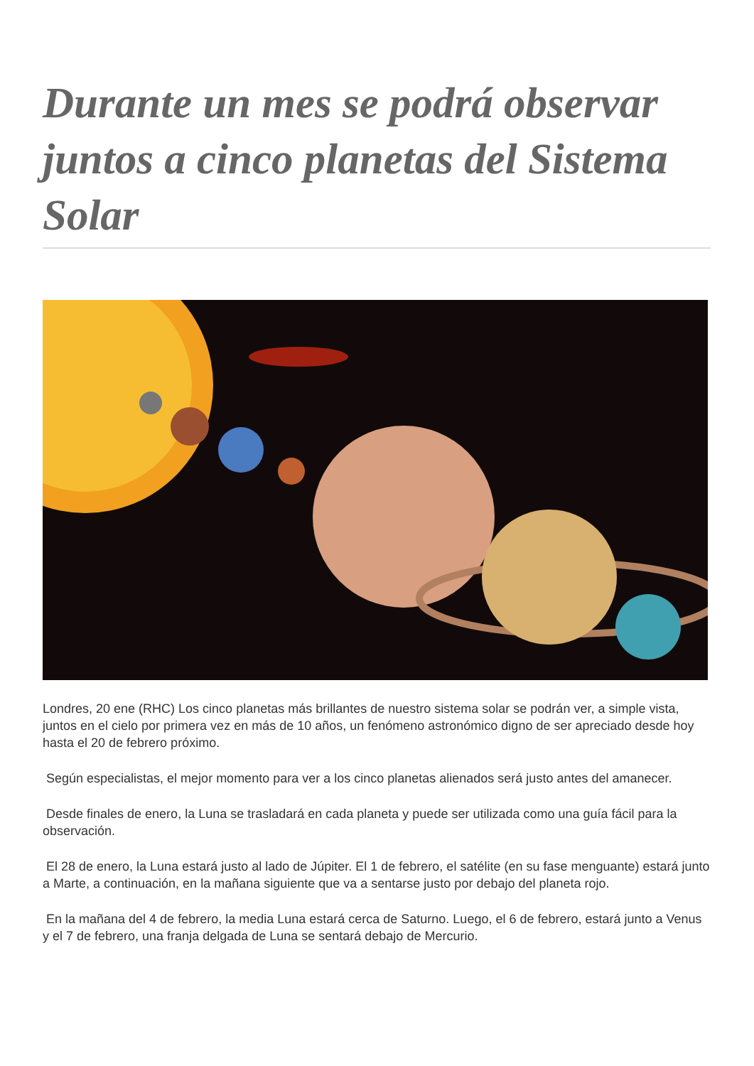Durante un mes se podrá observar juntos a cinco planetas del Sistema Solar
Londres, 20 ene (RHC) Los cinco planetas más brillantes de nuestro sistema solar se podrán ver, a simple vista, juntos en el cielo por primera vez en más de 10 años, un fenómeno astronómico digno de ser apreciado desde hoy hasta el 20 de febrero próximo.
Según especialistas, el mejor momento para ver a los cinco planetas alienados será justo antes del amanecer.
Desde finales de enero, la Luna se trasladará en cada planeta y puede ser utilizada como una guía fácil para la observación.
El 28 de enero, la Luna estará justo al lado de Júpiter. El 1 de febrero, el satélite (en su fase menguante) estará junto a Marte, a continuación, en la mañana siguiente que va a sentarse justo por debajo del planeta rojo.
En la mañana del 4 de febrero, la media Luna estará cerca de Saturno. Luego, el 6 de febrero, estará junto a Venus y el 7 de febrero, una franja delgada de Luna se sentará debajo de Mercurio.